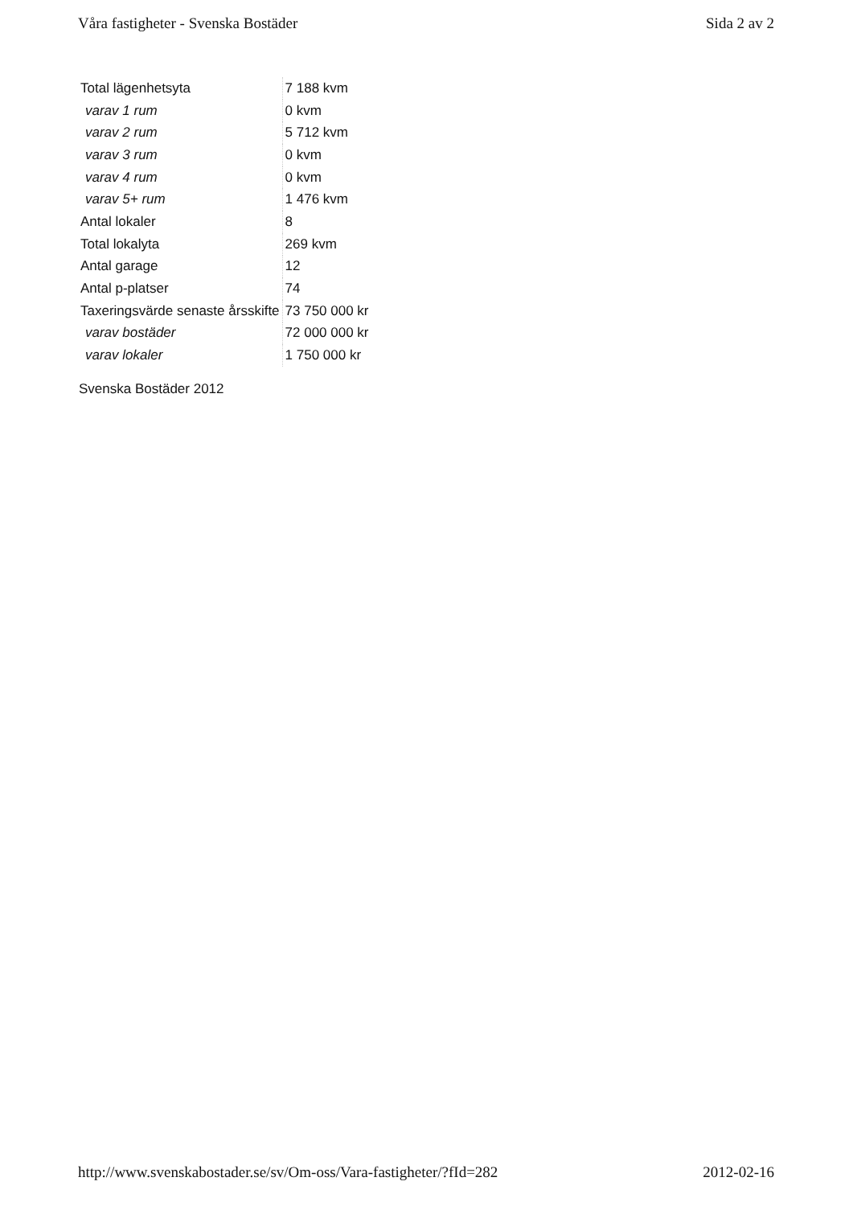Våra fastigheter - Svenska Bostäder Sida 2 av 2
| Total lägenhetsyta | 7 188 kvm |
| varav 1 rum | 0 kvm |
| varav 2 rum | 5 712 kvm |
| varav 3 rum | 0 kvm |
| varav 4 rum | 0 kvm |
| varav 5+ rum | 1 476 kvm |
| Antal lokaler | 8 |
| Total lokalyta | 269 kvm |
| Antal garage | 12 |
| Antal p-platser | 74 |
| Taxeringsvärde senaste årsskifte | 73 750 000 kr |
| varav bostäder | 72 000 000 kr |
| varav lokaler | 1 750 000 kr |
Svenska Bostäder 2012
http://www.svenskabostader.se/sv/Om-oss/Vara-fastigheter/?fId=282 2012-02-16